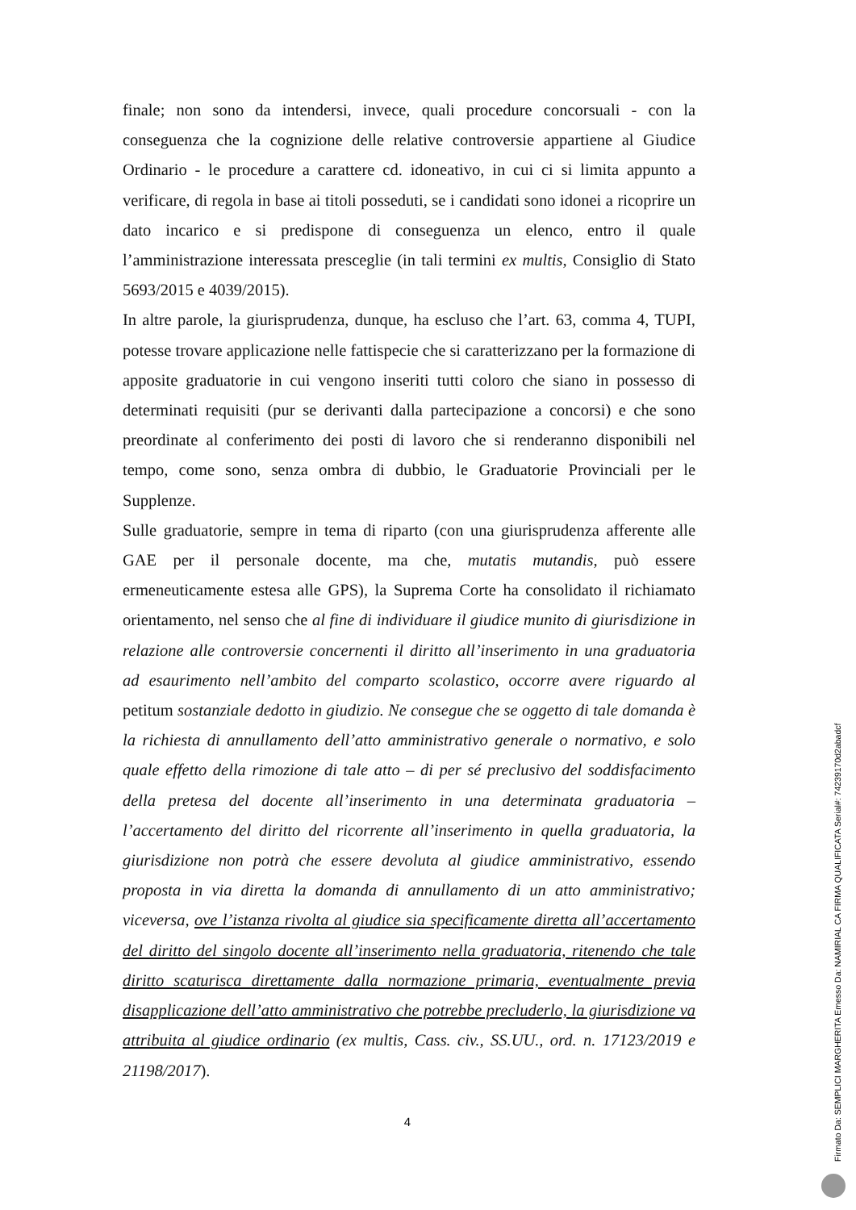finale; non sono da intendersi, invece, quali procedure concorsuali - con la conseguenza che la cognizione delle relative controversie appartiene al Giudice Ordinario - le procedure a carattere cd. idoneativo, in cui ci si limita appunto a verificare, di regola in base ai titoli posseduti, se i candidati sono idonei a ricoprire un dato incarico e si predispone di conseguenza un elenco, entro il quale l’amministrazione interessata presceglie (in tali termini ex multis, Consiglio di Stato 5693/2015 e 4039/2015).
In altre parole, la giurisprudenza, dunque, ha escluso che l’art. 63, comma 4, TUPI, potesse trovare applicazione nelle fattispecie che si caratterizzano per la formazione di apposite graduatorie in cui vengono inseriti tutti coloro che siano in possesso di determinati requisiti (pur se derivanti dalla partecipazione a concorsi) e che sono preordinate al conferimento dei posti di lavoro che si renderanno disponibili nel tempo, come sono, senza ombra di dubbio, le Graduatorie Provinciali per le Supplenze.
Sulle graduatorie, sempre in tema di riparto (con una giurisprudenza afferente alle GAE per il personale docente, ma che, mutatis mutandis, può essere ermeneuticamente estesa alle GPS), la Suprema Corte ha consolidato il richiamato orientamento, nel senso che al fine di individuare il giudice munito di giurisdizione in relazione alle controversie concernenti il diritto all’inserimento in una graduatoria ad esaurimento nell’ambito del comparto scolastico, occorre avere riguardo al petitum sostanziale dedotto in giudizio. Ne consegue che se oggetto di tale domanda è la richiesta di annullamento dell’atto amministrativo generale o normativo, e solo quale effetto della rimozione di tale atto – di per sé preclusivo del soddisfacimento della pretesa del docente all’inserimento in una determinata graduatoria – l’accertamento del diritto del ricorrente all’inserimento in quella graduatoria, la giurisdizione non potrà che essere devoluta al giudice amministrativo, essendo proposta in via diretta la domanda di annullamento di un atto amministrativo; viceversa, ove l’istanza rivolta al giudice sia specificamente diretta all’accertamento del diritto del singolo docente all’inserimento nella graduatoria, ritenendo che tale diritto scaturisca direttamente dalla normazione primaria, eventualmente previa disapplicazione dell’atto amministrativo che potrebbe precluderlo, la giurisdizione va attribuita al giudice ordinario (ex multis, Cass. civ., SS.UU., ord. n. 17123/2019 e 21198/2017).
4
Firmato Da: SEMPLICI MARGHERITA Emesso Da: NAMIRIAL CA FIRMA QUALIFICATA Serial#: 74239170d2abadcf